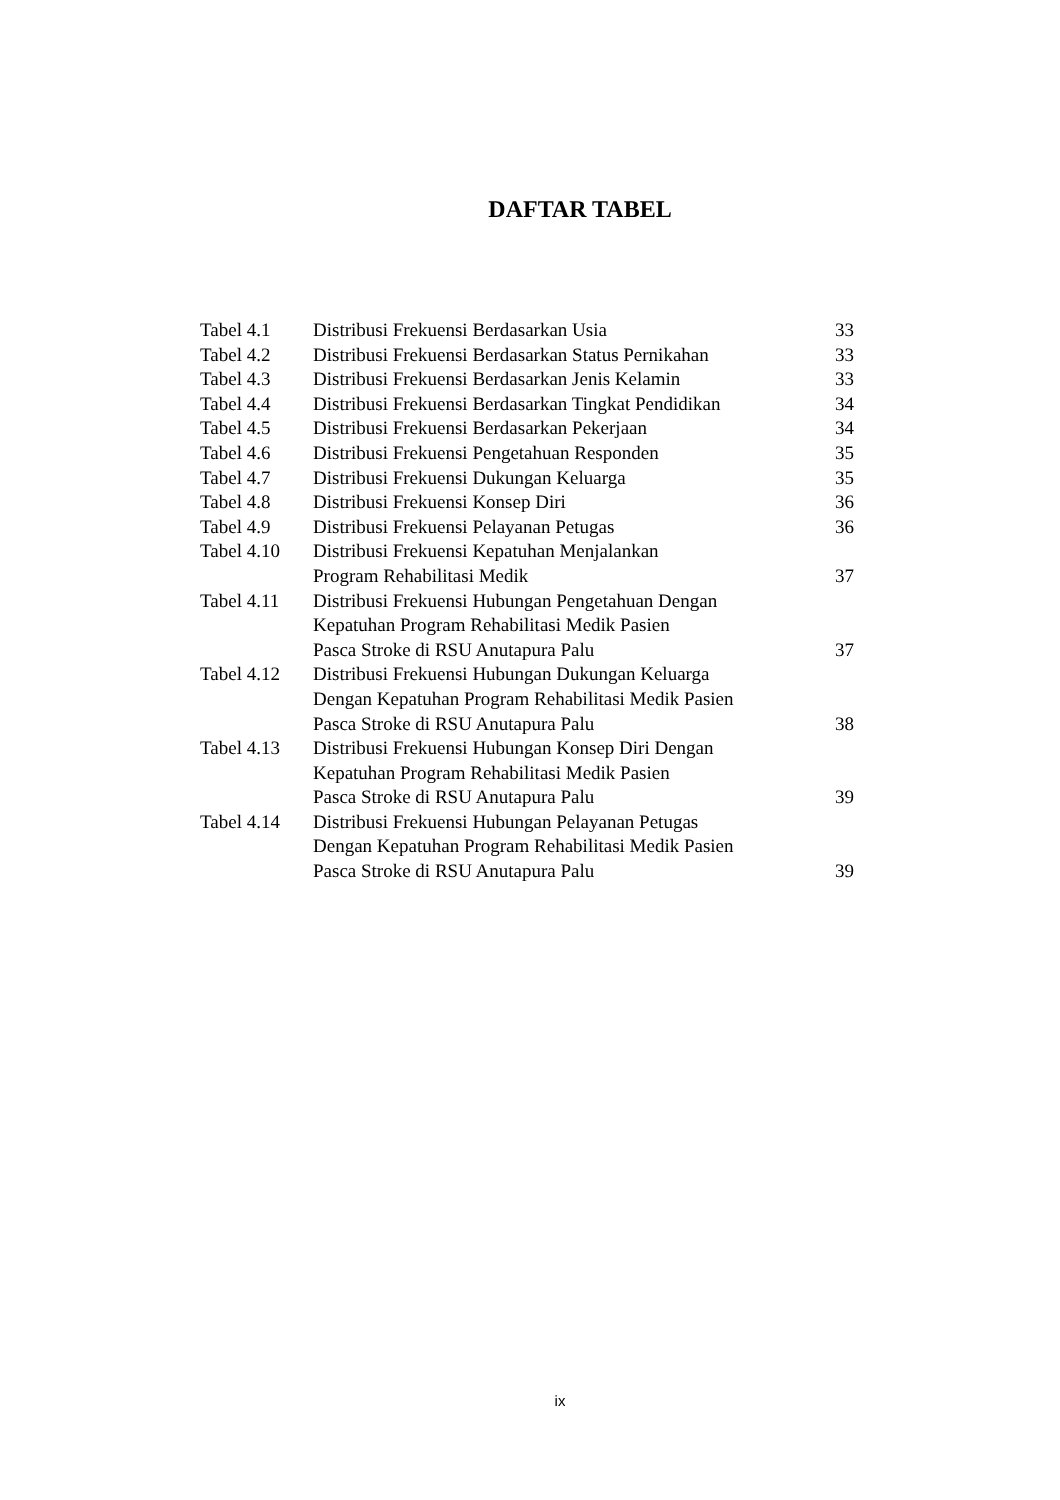DAFTAR TABEL
| Tabel 4.1 | Distribusi Frekuensi Berdasarkan Usia | 33 |
| Tabel 4.2 | Distribusi Frekuensi Berdasarkan Status Pernikahan | 33 |
| Tabel 4.3 | Distribusi Frekuensi Berdasarkan Jenis Kelamin | 33 |
| Tabel 4.4 | Distribusi Frekuensi Berdasarkan Tingkat Pendidikan | 34 |
| Tabel 4.5 | Distribusi Frekuensi Berdasarkan Pekerjaan | 34 |
| Tabel 4.6 | Distribusi Frekuensi Pengetahuan Responden | 35 |
| Tabel 4.7 | Distribusi Frekuensi Dukungan Keluarga | 35 |
| Tabel 4.8 | Distribusi Frekuensi Konsep Diri | 36 |
| Tabel 4.9 | Distribusi Frekuensi Pelayanan Petugas | 36 |
| Tabel 4.10 | Distribusi Frekuensi Kepatuhan Menjalankan Program Rehabilitasi Medik | 37 |
| Tabel 4.11 | Distribusi Frekuensi Hubungan Pengetahuan Dengan Kepatuhan Program Rehabilitasi Medik Pasien Pasca Stroke di RSU Anutapura Palu | 37 |
| Tabel 4.12 | Distribusi Frekuensi Hubungan Dukungan Keluarga Dengan Kepatuhan Program Rehabilitasi Medik Pasien Pasca Stroke di RSU Anutapura Palu | 38 |
| Tabel 4.13 | Distribusi Frekuensi Hubungan Konsep Diri Dengan Kepatuhan Program Rehabilitasi Medik Pasien Pasca Stroke di RSU Anutapura Palu | 39 |
| Tabel 4.14 | Distribusi Frekuensi Hubungan Pelayanan Petugas Dengan Kepatuhan Program Rehabilitasi Medik Pasien Pasca Stroke di RSU Anutapura Palu | 39 |
ix